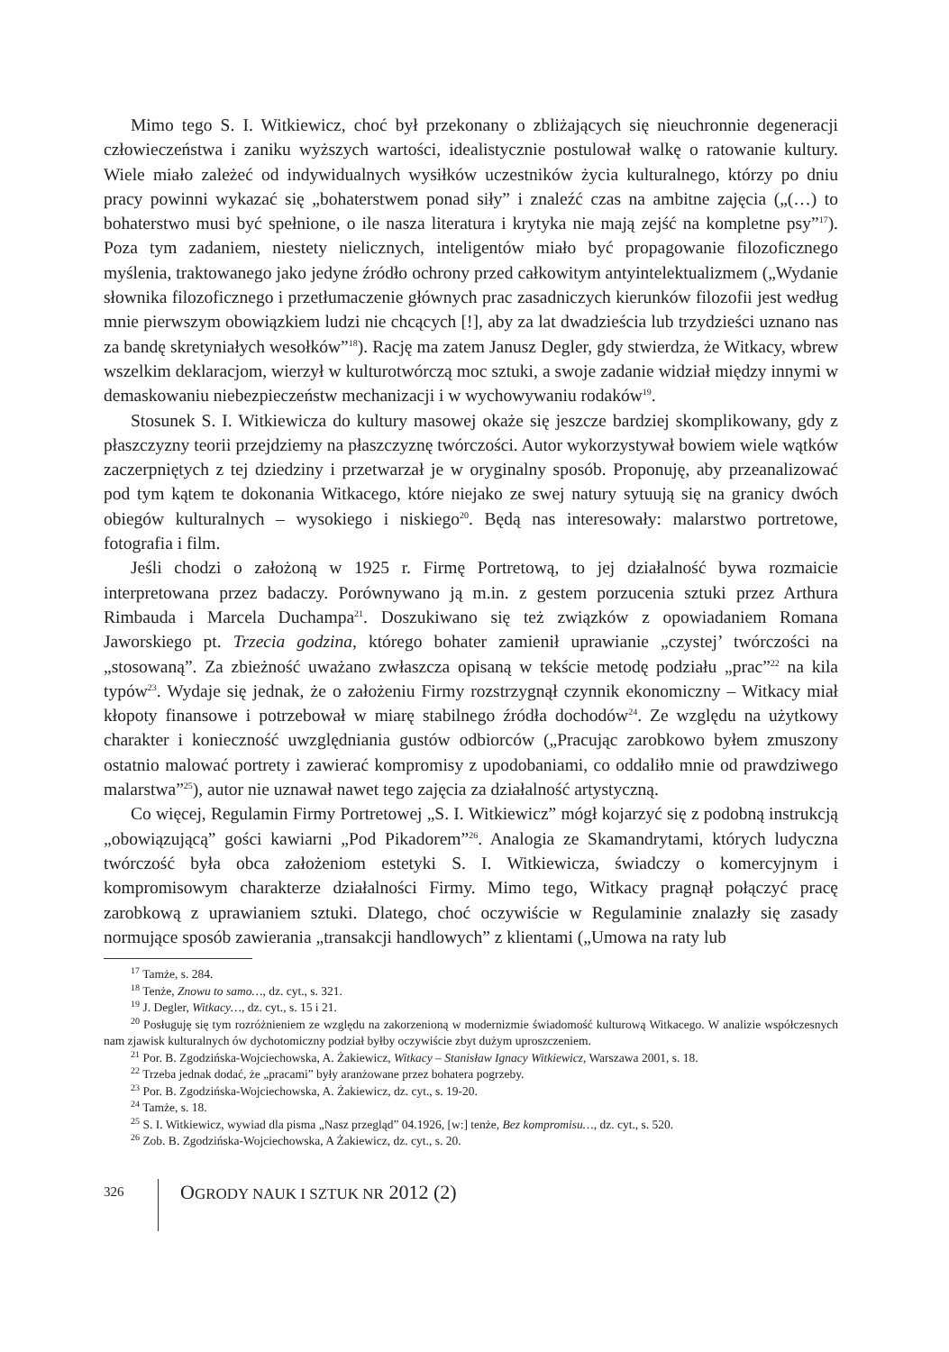Mimo tego S. I. Witkiewicz, choć był przekonany o zbliżających się nieuchronnie degeneracji człowieczeństwa i zaniku wyższych wartości, idealistycznie postulował walkę o ratowanie kultury. Wiele miało zależeć od indywidualnych wysiłków uczestników życia kulturalnego, którzy po dniu pracy powinni wykazać się „bohaterstwem ponad siły” i znaleźć czas na ambitne zajęcia („(…) to bohaterstwo musi być spełnione, o ile nasza literatura i krytyka nie mają zejść na kompletne psy”<sup>17</sup>). Poza tym zadaniem, niestety nielicznych, inteligentów miało być propagowanie filozoficznego myślenia, traktowanego jako jedyne źródło ochrony przed całkowitym antyintelektualizmem („Wydanie słownika filozoficznego i przetłumaczenie głównych prac zasadniczych kierunków filozofii jest według mnie pierwszym obowiązkiem ludzi nie chcących [!], aby za lat dwadzieścia lub trzydzieści uznano nas za bandę skretyniałych wesołków”<sup>18</sup>). Rację ma zatem Janusz Degler, gdy stwierdza, że Witkacy, wbrew wszelkim deklaracjom, wierzył w kulturotwórczą moc sztuki, a swoje zadanie widział między innymi w demaskowaniu niebezpieczeństw mechanizacji i w wychowywaniu rodaków<sup>19</sup>.
Stosunek S. I. Witkiewicza do kultury masowej okaże się jeszcze bardziej skomplikowany, gdy z płaszczyzny teorii przejdziemy na płaszczyznę twórczości. Autor wykorzystywał bowiem wiele wątków zaczerpniętych z tej dziedziny i przetwarzał je w oryginalny sposób. Proponuję, aby przeanalizować pod tym kątem te dokonania Witkacego, które niejako ze swej natury sytuują się na granicy dwóch obiegów kulturalnych – wysokiego i niskiego<sup>20</sup>. Będą nas interesowały: malarstwo portretowe, fotografia i film.
Jeśli chodzi o założoną w 1925 r. Firmę Portretową, to jej działalność bywa rozmaicie interpretowana przez badaczy. Porównywano ją m.in. z gestem porzucenia sztuki przez Arthura Rimbauda i Marcela Duchampa<sup>21</sup>. Doszukiwano się też związków z opowiadaniem Romana Jaworskiego pt. Trzecia godzina, którego bohater zamienił uprawianie „czystej’ twórczości na „stosowaną”. Za zbieżność uważano zwłaszcza opisaną w tekście metodę podziału „prac”<sup>22</sup> na kila typów<sup>23</sup>. Wydaje się jednak, że o założeniu Firmy rozstrzygnął czynnik ekonomiczny – Witkacy miał kłopoty finansowe i potrzebował w miarę stabilnego źródła dochodów<sup>24</sup>. Ze względu na użytkowy charakter i konieczność uwzględniania gustów odbiorców („Pracując zarobkowo byłem zmuszony ostatnio malować portrety i zawierać kompromisy z upodobaniami, co oddaliło mnie od prawdziwego malarstwa”<sup>25</sup>), autor nie uznawał nawet tego zajęcia za działalność artystyczną.
Co więcej, Regulamin Firmy Portretowej „S. I. Witkiewicz” mógł kojarzyć się z podobną instrukcją „obowiązującą” gości kawiarni „Pod Pikadorem”<sup>26</sup>. Analogia ze Skamandrytami, których ludyczna twórczość była obca założeniom estetyki S. I. Witkiewicza, świadczy o komercyjnym i kompromisowym charakterze działalności Firmy. Mimo tego, Witkacy pragnął połączyć pracę zarobkową z uprawianiem sztuki. Dlatego, choć oczywiście w Regulaminie znalazły się zasady normujące sposób zawierania „transakcji handlowych” z klientami („Umowa na raty lub
<sup>17</sup> Tamże, s. 284.
<sup>18</sup> Tenże, Znowu to samo…, dz. cyt., s. 321.
<sup>19</sup> J. Degler, Witkacy…, dz. cyt., s. 15 i 21.
<sup>20</sup> Posługuję się tym rozróżnieniem ze względu na zakorzenioną w modernizmie świadomość kulturową Witkacego. W analizie współczesnych nam zjawisk kulturalnych ów dychotomiczny podział byłby oczywiście zbyt dużym uproszczeniem.
<sup>21</sup> Por. B. Zgodzińska-Wojciechowska, A. Żakiewicz, Witkacy – Stanisław Ignacy Witkiewicz, Warszawa 2001, s. 18.
<sup>22</sup> Trzeba jednak dodać, że „pracami” były aranżowane przez bohatera pogrzeby.
<sup>23</sup> Por. B. Zgodzińska-Wojciechowska, A. Żakiewicz, dz. cyt., s. 19-20.
<sup>24</sup> Tamże, s. 18.
<sup>25</sup> S. I. Witkiewicz, wywiad dla pisma „Nasz przegląd” 04.1926, [w:] tenże, Bez kompromisu…, dz. cyt., s. 520.
<sup>26</sup> Zob. B. Zgodzińska-Wojciechowska, A Żakiewicz, dz. cyt., s. 20.
326 OGRODY NAUK I SZTUK NR 2012 (2)